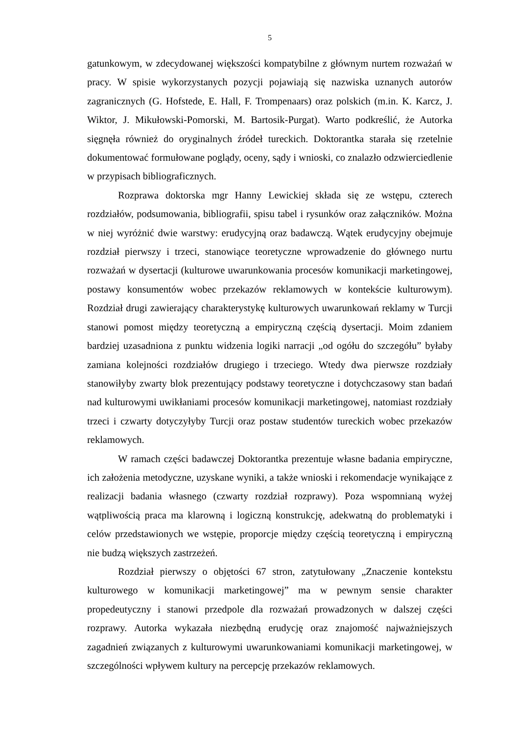5
gatunkowym, w zdecydowanej większości kompatybilne z głównym nurtem rozważań w pracy. W spisie wykorzystanych pozycji pojawiają się nazwiska uznanych autorów zagranicznych (G. Hofstede, E. Hall, F. Trompenaars) oraz polskich (m.in. K. Karcz, J. Wiktor, J. Mikułowski-Pomorski, M. Bartosik-Purgat). Warto podkreślić, że Autorka sięgnęła również do oryginalnych źródeł tureckich. Doktorantka starała się rzetelnie dokumentować formułowane poglądy, oceny, sądy i wnioski, co znalazło odzwierciedlenie w przypisach bibliograficznych.
Rozprawa doktorska mgr Hanny Lewickiej składa się ze wstępu, czterech rozdziałów, podsumowania, bibliografii, spisu tabel i rysunków oraz załączników. Można w niej wyróżnić dwie warstwy: erudycyjną oraz badawczą. Wątek erudycyjny obejmuje rozdział pierwszy i trzeci, stanowiące teoretyczne wprowadzenie do głównego nurtu rozważań w dysertacji (kulturowe uwarunkowania procesów komunikacji marketingowej, postawy konsumentów wobec przekazów reklamowych w kontekście kulturowym). Rozdział drugi zawierający charakterystykę kulturowych uwarunkowań reklamy w Turcji stanowi pomost między teoretyczną a empiryczną częścią dysertacji. Moim zdaniem bardziej uzasadniona z punktu widzenia logiki narracji „od ogółu do szczegółu” byłaby zamiana kolejności rozdziałów drugiego i trzeciego. Wtedy dwa pierwsze rozdziały stanowiłyby zwarty blok prezentujący podstawy teoretyczne i dotychczasowy stan badań nad kulturowymi uwikłaniami procesów komunikacji marketingowej, natomiast rozdziały trzeci i czwarty dotyczyłyby Turcji oraz postaw studentów tureckich wobec przekazów reklamowych.
W ramach części badawczej Doktorantka prezentuje własne badania empiryczne, ich założenia metodyczne, uzyskane wyniki, a także wnioski i rekomendacje wynikające z realizacji badania własnego (czwarty rozdział rozprawy). Poza wspomnianą wyżej wątpliwością praca ma klarowną i logiczną konstrukcję, adekwatną do problematyki i celów przedstawionych we wstępie, proporcje między częścią teoretyczną i empiryczną nie budzą większych zastrzeżeń.
Rozdział pierwszy o objętości 67 stron, zatytułowany „Znaczenie kontekstu kulturowego w komunikacji marketingowej” ma w pewnym sensie charakter propedeutyczny i stanowi przedpole dla rozważań prowadzonych w dalszej części rozprawy. Autorka wykazała niezbędną erudycję oraz znajomość najważniejszych zagadnień związanych z kulturowymi uwarunkowaniami komunikacji marketingowej, w szczególności wpływem kultury na percepcję przekazów reklamowych.